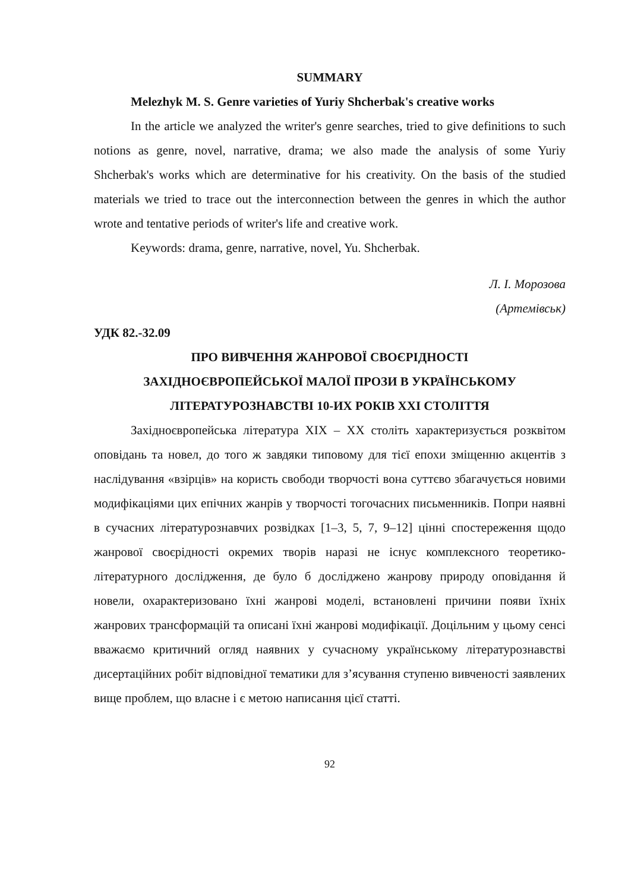SUMMARY
Melezhyk M. S. Genre varieties of Yuriy Shcherbak's creative works
In the article we analyzed the writer's genre searches, tried to give definitions to such notions as genre, novel, narrative, drama; we also made the analysis of some Yuriy Shcherbak's works which are determinative for his creativity. On the basis of the studied materials we tried to trace out the interconnection between the genres in which the author wrote and tentative periods of writer's life and creative work.
Keywords: drama, genre, narrative, novel, Yu. Shcherbak.
Л. І. Морозова
(Артемівськ)
УДК 82.-32.09
ПРО ВИВЧЕННЯ ЖАНРОВОЇ СВОЄРІДНОСТІ
ЗАХІДНОЄВРОПЕЙСЬКОЇ МАЛОЇ ПРОЗИ В УКРАЇНСЬКОМУ
ЛІТЕРАТУРОЗНАВСТВІ 10-ИХ РОКІВ ХХІ СТОЛІТТЯ
Західноєвропейська література ХІХ – ХХ століть характеризується розквітом оповідань та новел, до того ж завдяки типовому для тієї епохи зміщенню акцентів з наслідування «взірців» на користь свободи творчості вона суттєво збагачується новими модифікаціями цих епічних жанрів у творчості тогочасних письменників. Попри наявні в сучасних літературознавчих розвідках [1–3, 5, 7, 9–12] цінні спостереження щодо жанрової своєрідності окремих творів наразі не існує комплексного теоретико-літературного дослідження, де було б досліджено жанрову природу оповідання й новели, охарактеризовано їхні жанрові моделі, встановлені причини появи їхніх жанрових трансформацій та описані їхні жанрові модифікації. Доцільним у цьому сенсі вважаємо критичний огляд наявних у сучасному українському літературознавстві дисертаційних робіт відповідної тематики для з’ясування ступеню вивченості заявлених вище проблем, що власне і є метою написання цієї статті.
92